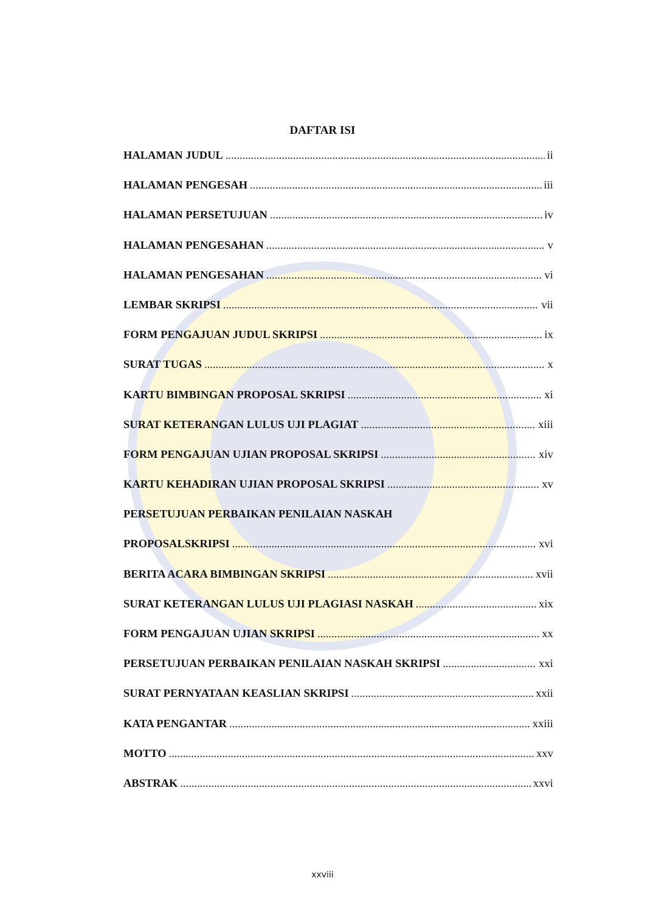DAFTAR ISI
HALAMAN JUDUL ii
HALAMAN PENGESAH iii
HALAMAN PERSETUJUAN iv
HALAMAN PENGESAHAN v
HALAMAN PENGESAHAN vi
LEMBAR SKRIPSI vii
FORM PENGAJUAN JUDUL SKRIPSI ix
SURAT TUGAS x
KARTU BIMBINGAN PROPOSAL SKRIPSI xi
SURAT KETERANGAN LULUS UJI PLAGIAT xiii
FORM PENGAJUAN UJIAN PROPOSAL SKRIPSI xiv
KARTU KEHADIRAN UJIAN PROPOSAL SKRIPSI xv
PERSETUJUAN PERBAIKAN PENILAIAN NASKAH
PROPOSALSKRIPSI xvi
BERITA ACARA BIMBINGAN SKRIPSI xvii
SURAT KETERANGAN LULUS UJI PLAGIASI NASKAH xix
FORM PENGAJUAN UJIAN SKRIPSI xx
PERSETUJUAN PERBAIKAN PENILAIAN NASKAH SKRIPSI xxi
SURAT PERNYATAAN KEASLIAN SKRIPSI xxii
KATA PENGANTAR xxiii
MOTTO xxv
ABSTRAK xxvi
xxviii